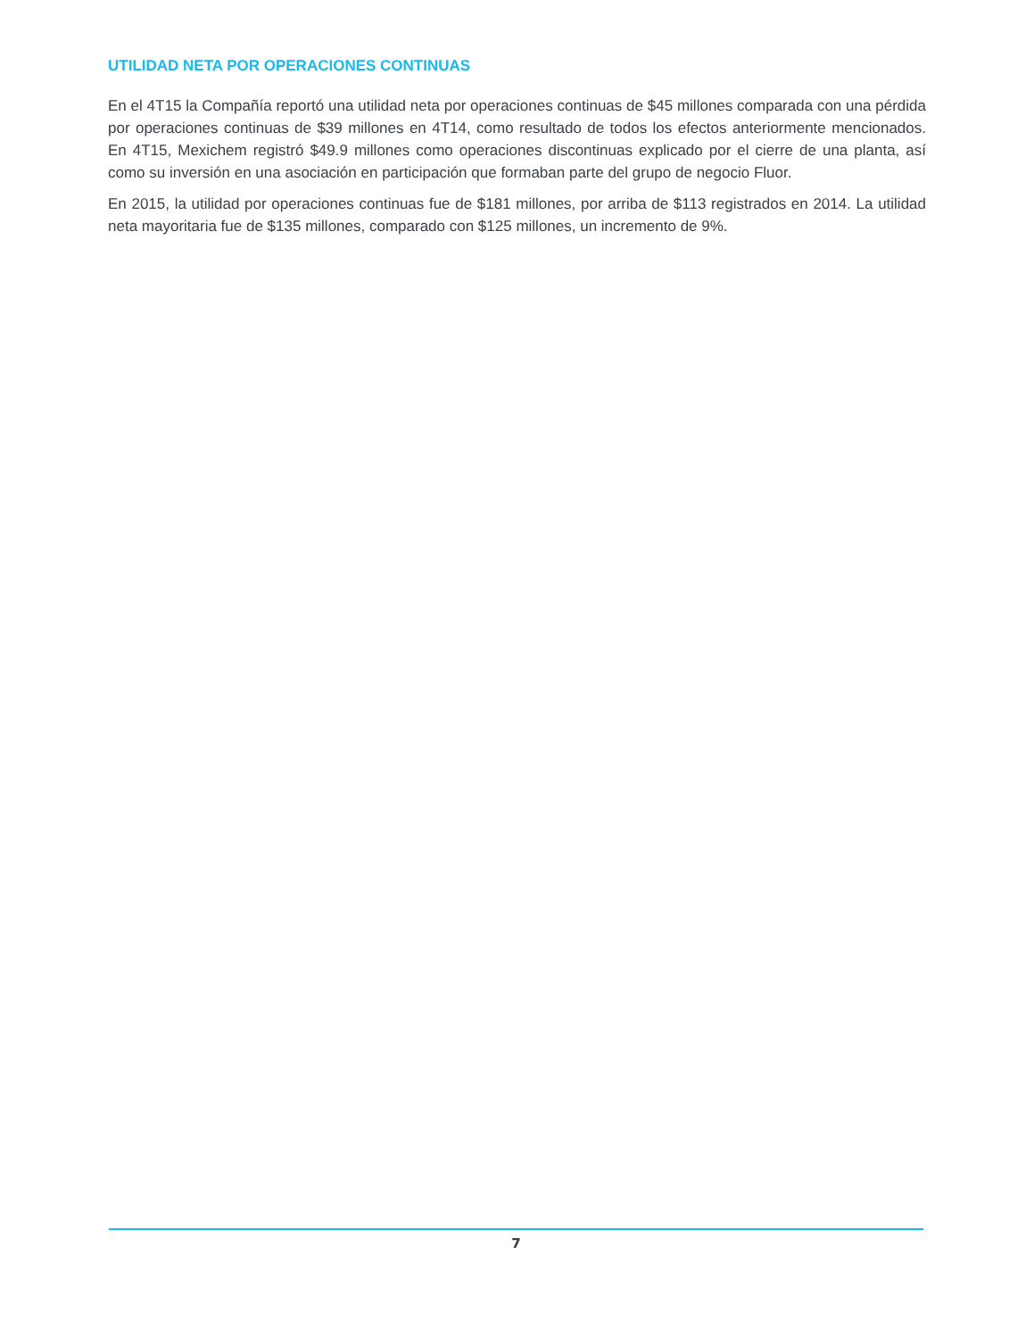UTILIDAD NETA POR OPERACIONES CONTINUAS
En el 4T15 la Compañía reportó una utilidad neta por operaciones continuas de $45 millones comparada con una pérdida por operaciones continuas de $39 millones en 4T14, como resultado de todos los efectos anteriormente mencionados. En 4T15, Mexichem registró $49.9 millones como operaciones discontinuas explicado por el cierre de una planta, así como su inversión en una asociación en participación que formaban parte del grupo de negocio Fluor.
En 2015, la utilidad por operaciones continuas fue de $181 millones, por arriba de $113 registrados en 2014. La utilidad neta mayoritaria fue de $135 millones, comparado con $125 millones, un incremento de 9%.
7